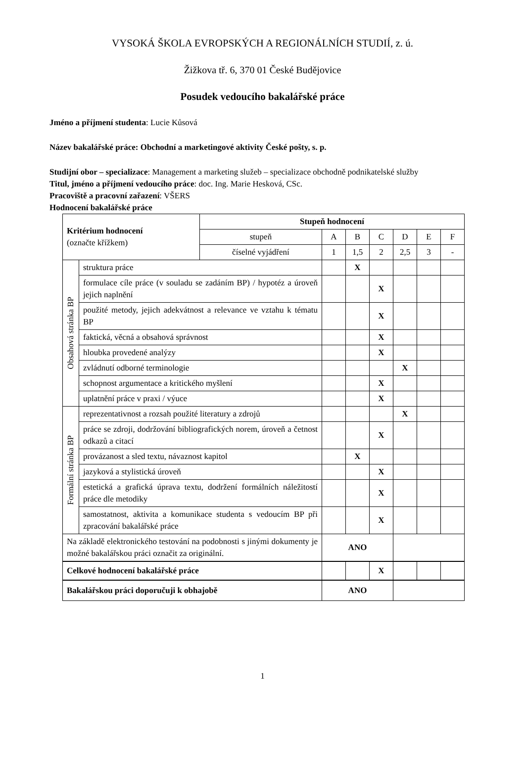VYSOKÁ ŠKOLA EVROPSKÝCH A REGIONÁLNÍCH STUDIÍ, z. ú.
Žižkova tř. 6, 370 01 České Budějovice
Posudek vedoucího bakalářské práce
Jméno a příjmení studenta: Lucie Kůsová
Název bakalářské práce: Obchodní a marketingové aktivity České pošty, s. p.
Studijní obor – specializace: Management a marketing služeb – specializace obchodně podnikatelské služby
Titul, jméno a příjmení vedoucího práce: doc. Ing. Marie Hesková, CSc.
Pracoviště a pracovní zařazení: VŠERS
Hodnocení bakalářské práce
| Kritérium hodnocení (označte křížkem) | | Stupeň hodnocení | | | | | | |
| | | stupeň | A | B | C | D | E | F |
| | | číselné vyjádření | 1 | 1,5 | 2 | 2,5 | 3 | - |
| Obsahová stránka BP | struktura práce | | | X | | | | |
| | formulace cíle práce (v souladu se zadáním BP) / hypotéz a úroveň jejich naplnění | | | | X | | | |
| | použité metody, jejich adekvátnost a relevance ve vztahu k tématu BP | | | | X | | | |
| | faktická, věcná a obsahová správnost | | | | X | | | |
| | hloubka provedené analýzy | | | | X | | | |
| | zvládnutí odborné terminologie | | | | | X | | |
| | schopnost argumentace a kritického myšlení | | | | X | | | |
| | uplatnění práce v praxi / výuce | | | | X | | | |
| Formální stránka BP | reprezentativnost a rozsah použité literatury a zdrojů | | | | | X | | |
| | práce se zdroji, dodržování bibliografických norem, úroveň a četnost odkazů a citací | | | | X | | | |
| | provázanost a sled textu, návaznost kapitol | | | X | | | | |
| | jazyková a stylistická úroveň | | | | X | | | |
| | estetická a grafická úprava textu, dodržení formálních náležitostí práce dle metodiky | | | | X | | | |
| | samostatnost, aktivita a komunikace studenta s vedoucím BP při zpracování bakalářské práce | | | | X | | | |
| Na základě elektronického testování na podobnosti s jinými dokumenty je možné bakalářskou práci označit za originální. | | | ANO | | | | | |
| Celkové hodnocení bakalářské práce | | | | | X | | | |
| Bakalářskou práci doporučuji k obhajobě | | | ANO | | | | | |
1